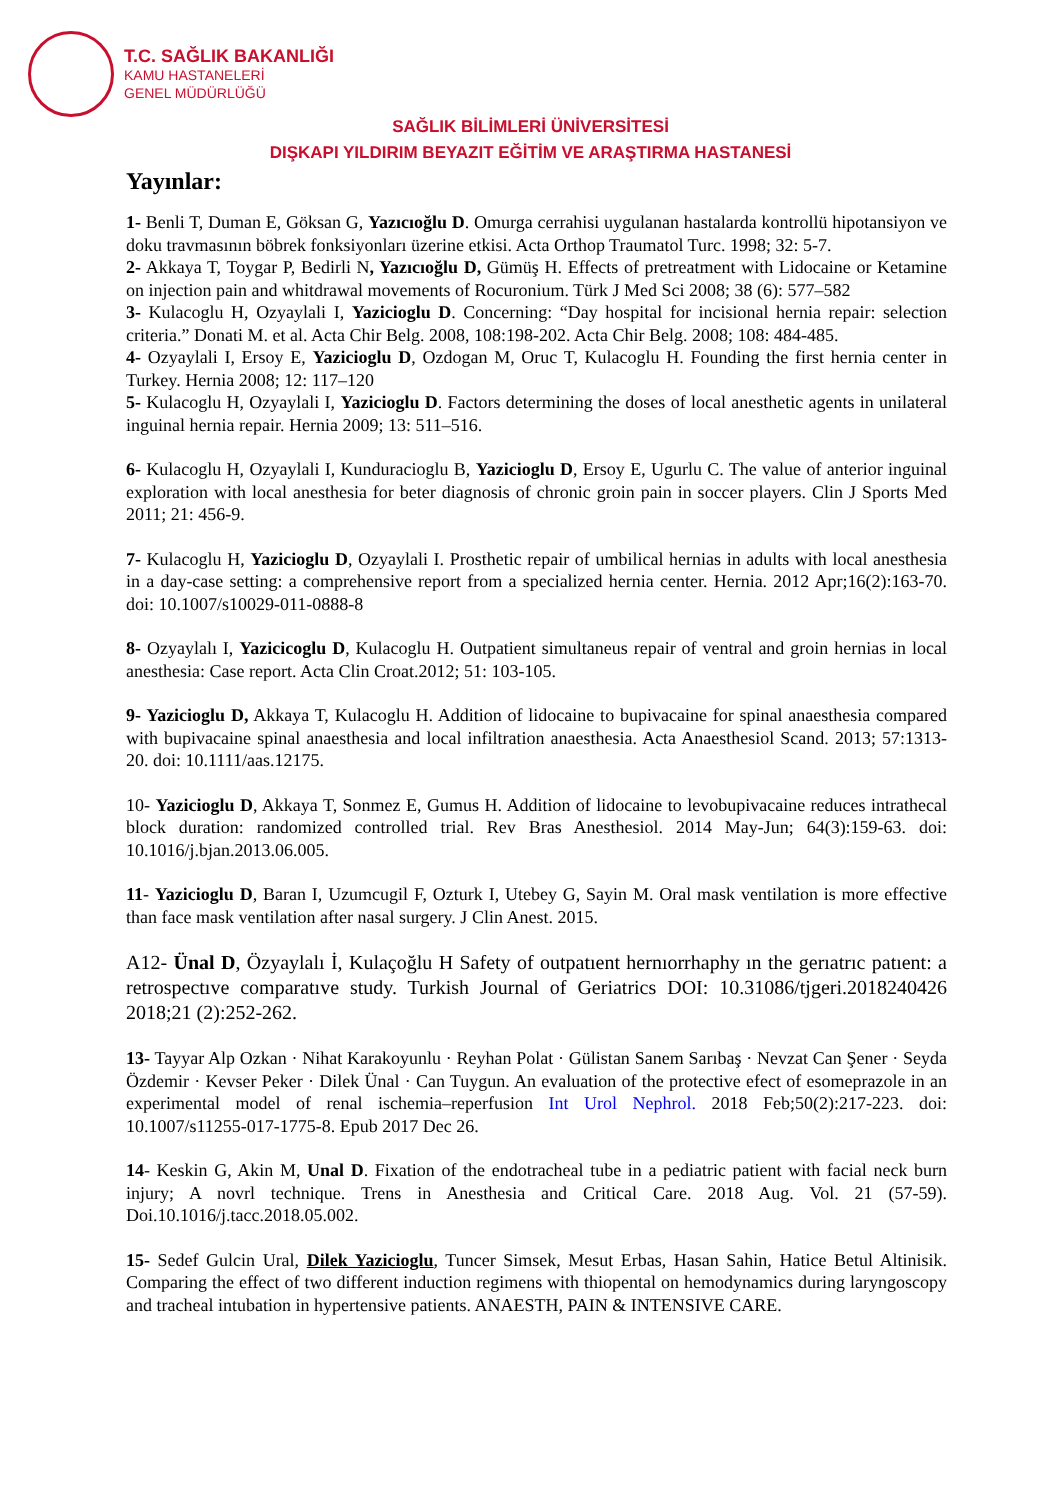T.C. SAĞLIK BAKANLIĞI
KAMU HASTANELERİ
GENEL MÜDÜRLÜĞÜ
SAĞLIK BİLİMLERİ ÜNİVERSİTESİ
DIŞKAPI YILDIRIM BEYAZIT EĞİTİM VE ARAŞTIRMA HASTANESİ
Yayınlar:
1- Benli T, Duman E, Göksan G, Yazıcıoğlu D. Omurga cerrahisi uygulanan hastalarda kontrollü hipotansiyon ve doku travmasının böbrek fonksiyonları üzerine etkisi. Acta Orthop Traumatol Turc. 1998; 32: 5-7.
2- Akkaya T, Toygar P, Bedirli N, Yazıcıoğlu D, Gümüş H. Effects of pretreatment with Lidocaine or Ketamine on injection pain and whitdrawal movements of Rocuronium. Türk J Med Sci 2008; 38 (6): 577–582
3- Kulacoglu H, Ozyaylali I, Yazicioglu D. Concerning: “Day hospital for incisional hernia repair: selection criteria.” Donati M. et al. Acta Chir Belg. 2008, 108:198-202. Acta Chir Belg. 2008; 108: 484-485.
4- Ozyaylali I, Ersoy E, Yazicioglu D, Ozdogan M, Oruc T, Kulacoglu H. Founding the first hernia center in Turkey. Hernia 2008; 12: 117–120
5- Kulacoglu H, Ozyaylali I, Yazicioglu D. Factors determining the doses of local anesthetic agents in unilateral inguinal hernia repair. Hernia 2009; 13: 511–516.
6- Kulacoglu H, Ozyaylali I, Kunduracioglu B, Yazicioglu D, Ersoy E, Ugurlu C. The value of anterior inguinal exploration with local anesthesia for beter diagnosis of chronic groin pain in soccer players. Clin J Sports Med 2011; 21: 456-9.
7- Kulacoglu H, Yazicioglu D, Ozyaylali I. Prosthetic repair of umbilical hernias in adults with local anesthesia in a day-case setting: a comprehensive report from a specialized hernia center. Hernia. 2012 Apr;16(2):163-70. doi: 10.1007/s10029-011-0888-8
8- Ozyaylalı I, Yazicicoglu D, Kulacoglu H. Outpatient simultaneus repair of ventral and groin hernias in local anesthesia: Case report. Acta Clin Croat.2012; 51: 103-105.
9- Yazicioglu D, Akkaya T, Kulacoglu H. Addition of lidocaine to bupivacaine for spinal anaesthesia compared with bupivacaine spinal anaesthesia and local infiltration anaesthesia. Acta Anaesthesiol Scand. 2013; 57:1313-20. doi: 10.1111/aas.12175.
10- Yazicioglu D, Akkaya T, Sonmez E, Gumus H. Addition of lidocaine to levobupivacaine reduces intrathecal block duration: randomized controlled trial. Rev Bras Anesthesiol. 2014 May-Jun; 64(3):159-63. doi: 10.1016/j.bjan.2013.06.005.
11- Yazicioglu D, Baran I, Uzumcugil F, Ozturk I, Utebey G, Sayin M. Oral mask ventilation is more effective than face mask ventilation after nasal surgery. J Clin Anest. 2015.
A12- Ünal D, Özyaylalı İ, Kulaçoğlu H Safety of outpatıent hernıorrhaphy ın the gerıatrıc patıent: a retrospectıve comparatıve study. Turkish Journal of Geriatrics DOI: 10.31086/tjgeri.2018240426 2018;21 (2):252-262.
13- Tayyar Alp Ozkan · Nihat Karakoyunlu · Reyhan Polat · Gülistan Sanem Sarıbaş · Nevzat Can Şener · Seyda Özdemir · Kevser Peker · Dilek Ünal · Can Tuygun. An evaluation of the protective efect of esomeprazole in an experimental model of renal ischemia–reperfusion Int Urol Nephrol. 2018 Feb;50(2):217-223. doi: 10.1007/s11255-017-1775-8. Epub 2017 Dec 26.
14- Keskin G, Akin M, Unal D. Fixation of the endotracheal tube in a pediatric patient with facial neck burn injury; A novrl technique. Trens in Anesthesia and Critical Care. 2018 Aug. Vol. 21 (57-59). Doi.10.1016/j.tacc.2018.05.002.
15- Sedef Gulcin Ural, Dilek Yazicioglu, Tuncer Simsek, Mesut Erbas, Hasan Sahin, Hatice Betul Altinisik. Comparing the effect of two different induction regimens with thiopental on hemodynamics during laryngoscopy and tracheal intubation in hypertensive patients. ANAESTH, PAIN & INTENSIVE CARE.